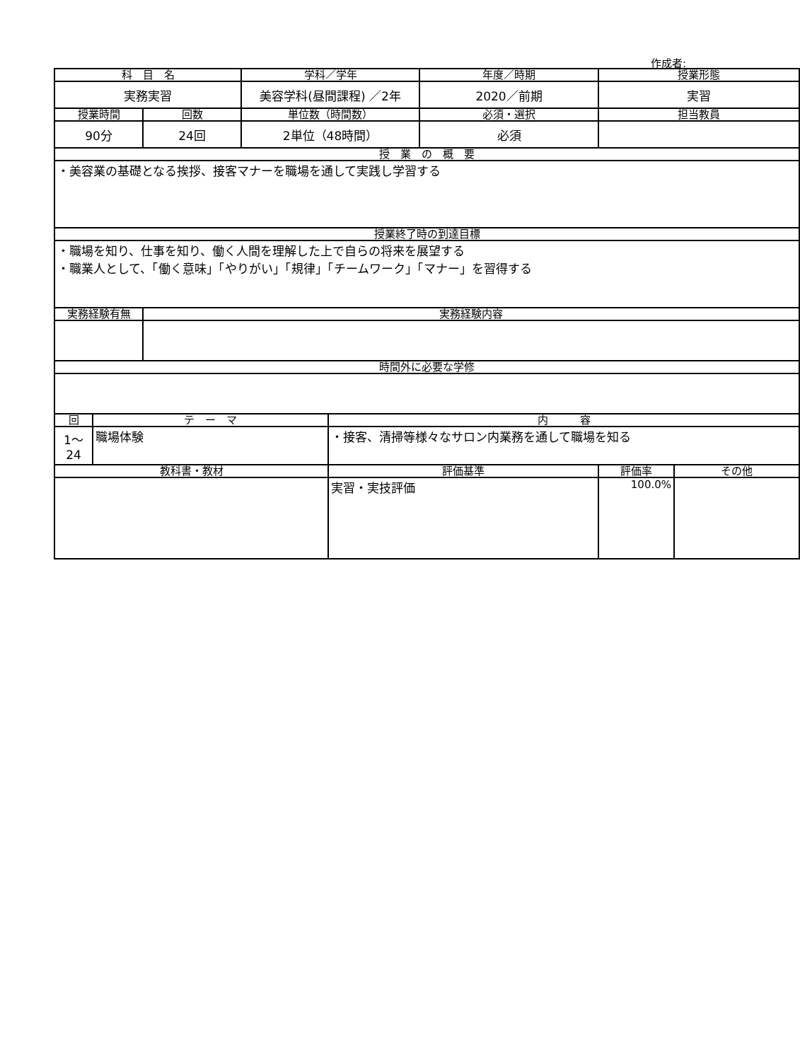作成者:
| 科 目 名 | | | 学科／学年 | | 年度／時期 | 授業形態 | |
| --- | --- | --- | --- | --- | --- | --- | --- |
| 実務実習 | | | 美容学科(昼間課程) ／2年 | | 2020／前期 | 実習 | |
| 授業時間 | | 回数 | 単位数（時間数） | | 必須・選択 | 担当教員 | |
| 90分 | | 24回 | 2単位（48時間） | | 必須 | | |
| 授 業 の 概 要 | | | | | | | |
| ・美容業の基礎となる挨拶、接客マナーを職場を通して実践し学習する | | | | | | | |
| 授業終了時の到達目標 | | | | | | | |
| ・職場を知り、仕事を知り、働く人間を理解した上で自らの将来を展望する ・職業人として、「働く意味」「やりがい」「規律」「チームワーク」「マナー」を習得する | | | | | | | |
| 実務経験有無 | | 実務経験内容 | | | | | |
| 時間外に必要な学修 | | | | | | | |
| 回 | テ ー マ | | | 内 容 | | | |
| 1～ 24 | 職場体験 | | | ・接客、清掃等様々なサロン内業務を通して職場を知る | | | |
| 教科書・教材 | | | | 評価基準 | | 評価率 | その他 |
| | | | | 実習・実技評価 | | 100.0% | |